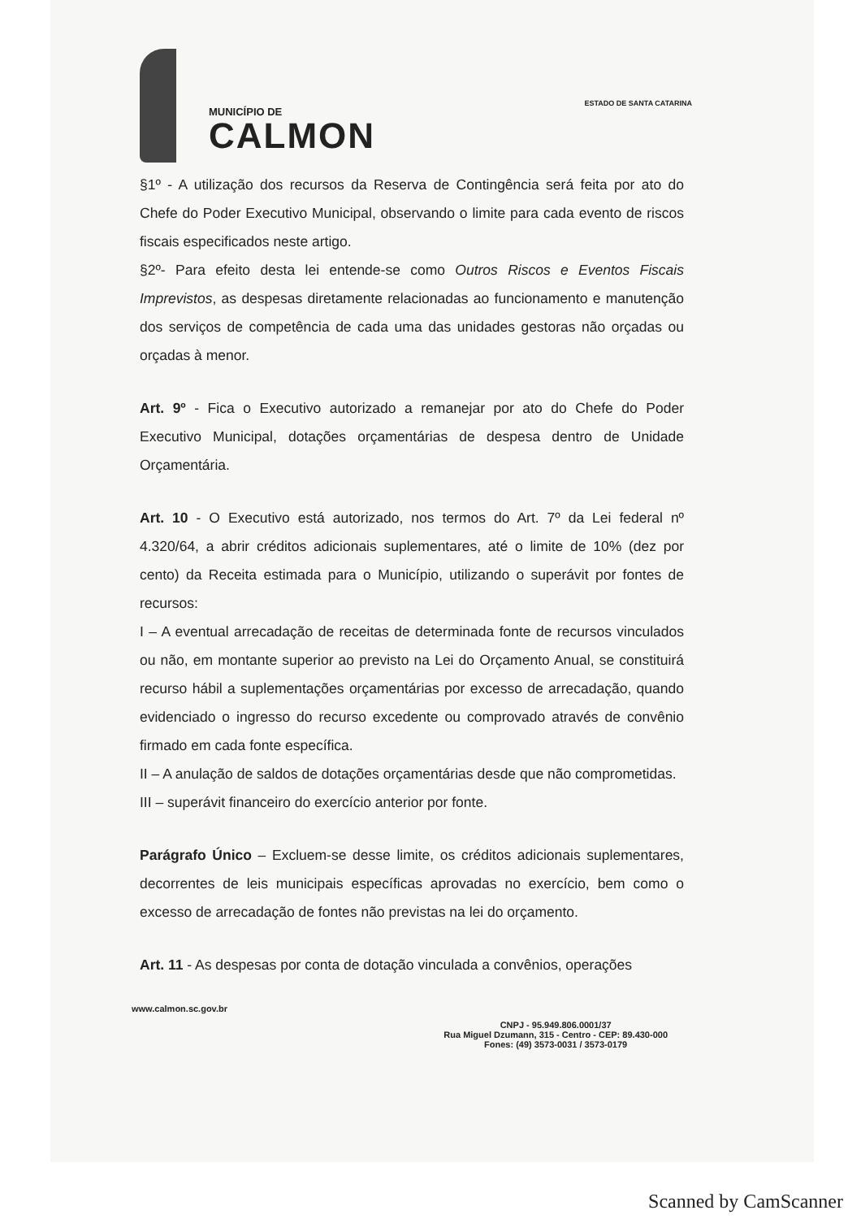MUNICÍPIO DE
CALMON
ESTADO DE SANTA CATARINA
§1º - A utilização dos recursos da Reserva de Contingência será feita por ato do Chefe do Poder Executivo Municipal, observando o limite para cada evento de riscos fiscais especificados neste artigo.
§2º- Para efeito desta lei entende-se como Outros Riscos e Eventos Fiscais Imprevistos, as despesas diretamente relacionadas ao funcionamento e manutenção dos serviços de competência de cada uma das unidades gestoras não orçadas ou orçadas à menor.
Art. 9º - Fica o Executivo autorizado a remanejar por ato do Chefe do Poder Executivo Municipal, dotações orçamentárias de despesa dentro de Unidade Orçamentária.
Art. 10 - O Executivo está autorizado, nos termos do Art. 7º da Lei federal nº 4.320/64, a abrir créditos adicionais suplementares, até o limite de 10% (dez por cento) da Receita estimada para o Município, utilizando o superávit por fontes de recursos:
I – A eventual arrecadação de receitas de determinada fonte de recursos vinculados ou não, em montante superior ao previsto na Lei do Orçamento Anual, se constituirá recurso hábil a suplementações orçamentárias por excesso de arrecadação, quando evidenciado o ingresso do recurso excedente ou comprovado através de convênio firmado em cada fonte específica.
II – A anulação de saldos de dotações orçamentárias desde que não comprometidas.
III – superávit financeiro do exercício anterior por fonte.
Parágrafo Único – Excluem-se desse limite, os créditos adicionais suplementares, decorrentes de leis municipais específicas aprovadas no exercício, bem como o excesso de arrecadação de fontes não previstas na lei do orçamento.
Art. 11 - As despesas por conta de dotação vinculada a convênios, operações
www.calmon.sc.gov.br
CNPJ - 95.949.806.0001/37
Rua Miguel Dzumann, 315 - Centro - CEP: 89.430-000
Fones: (49) 3573-0031 / 3573-0179
Scanned by CamScanner